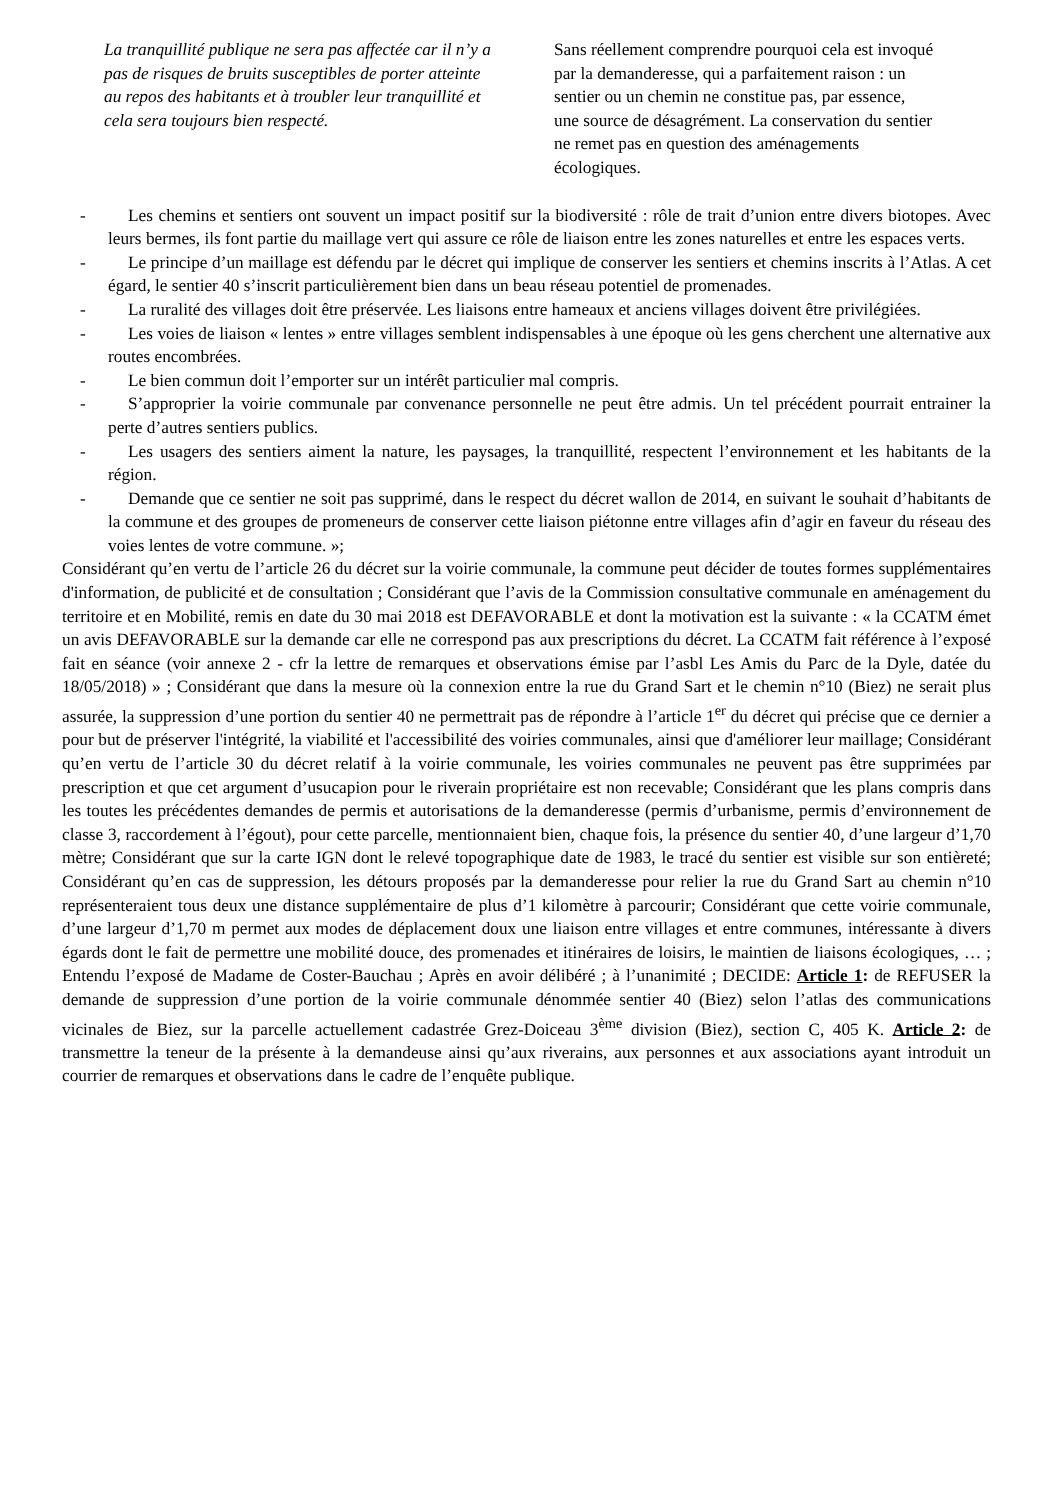La tranquillité publique ne sera pas affectée car il n’y a pas de risques de bruits susceptibles de porter atteinte au repos des habitants et à troubler leur tranquillité et cela sera toujours bien respecté.
Sans réellement comprendre pourquoi cela est invoqué par la demanderesse, qui a parfaitement raison : un sentier ou un chemin ne constitue pas, par essence, une source de désagrément. La conservation du sentier ne remet pas en question des aménagements écologiques.
- Les chemins et sentiers ont souvent un impact positif sur la biodiversité : rôle de trait d’union entre divers biotopes. Avec leurs bermes, ils font partie du maillage vert qui assure ce rôle de liaison entre les zones naturelles et entre les espaces verts.
- Le principe d’un maillage est défendu par le décret qui implique de conserver les sentiers et chemins inscrits à l’Atlas. A cet égard, le sentier 40 s’inscrit particulièrement bien dans un beau réseau potentiel de promenades.
- La ruralité des villages doit être préservée. Les liaisons entre hameaux et anciens villages doivent être privilégiées.
- Les voies de liaison « lentes » entre villages semblent indispensables à une époque où les gens cherchent une alternative aux routes encombrées.
- Le bien commun doit l’emporter sur un intérêt particulier mal compris.
- S’approprier la voirie communale par convenance personnelle ne peut être admis. Un tel précédent pourrait entrainer la perte d’autres sentiers publics.
- Les usagers des sentiers aiment la nature, les paysages, la tranquillité, respectent l’environnement et les habitants de la région.
- Demande que ce sentier ne soit pas supprimé, dans le respect du décret wallon de 2014, en suivant le souhait d’habitants de la commune et des groupes de promeneurs de conserver cette liaison piétonne entre villages afin d’agir en faveur du réseau des voies lentes de votre commune. »;
Considérant qu’en vertu de l’article 26 du décret sur la voirie communale, la commune peut décider de toutes formes supplémentaires d'information, de publicité et de consultation ; Considérant que l’avis de la Commission consultative communale en aménagement du territoire et en Mobilité, remis en date du 30 mai 2018 est DEFAVORABLE et dont la motivation est la suivante : « la CCATM émet un avis DEFAVORABLE sur la demande car elle ne correspond pas aux prescriptions du décret. La CCATM fait référence à l’exposé fait en séance (voir annexe 2 - cfr la lettre de remarques et observations émise par l’asbl Les Amis du Parc de la Dyle, datée du 18/05/2018) » ; Considérant que dans la mesure où la connexion entre la rue du Grand Sart et le chemin n°10 (Biez) ne serait plus assurée, la suppression d’une portion du sentier 40 ne permettrait pas de répondre à l’article 1<sup>er</sup> du décret qui précise que ce dernier a pour but de préserver l'intégrité, la viabilité et l'accessibilité des voiries communales, ainsi que d'améliorer leur maillage; Considérant qu’en vertu de l’article 30 du décret relatif à la voirie communale, les voiries communales ne peuvent pas être supprimées par prescription et que cet argument d’usucapion pour le riverain propriétaire est non recevable; Considérant que les plans compris dans les toutes les précédentes demandes de permis et autorisations de la demanderesse (permis d’urbanisme, permis d’environnement de classe 3, raccordement à l’égout), pour cette parcelle, mentionnaient bien, chaque fois, la présence du sentier 40, d’une largeur d’1,70 mètre; Considérant que sur la carte IGN dont le relevé topographique date de 1983, le tracé du sentier est visible sur son entièreté; Considérant qu’en cas de suppression, les détours proposés par la demanderesse pour relier la rue du Grand Sart au chemin n°10 représenteraient tous deux une distance supplémentaire de plus d’1 kilomètre à parcourir; Considérant que cette voirie communale, d’une largeur d’1,70 m permet aux modes de déplacement doux une liaison entre villages et entre communes, intéressante à divers égards dont le fait de permettre une mobilité douce, des promenades et itinéraires de loisirs, le maintien de liaisons écologiques, … ; Entendu l’exposé de Madame de Coster-Bauchau ; Après en avoir délibéré ; à l’unanimité ; DECIDE: Article 1: de REFUSER la demande de suppression d’une portion de la voirie communale dénommée sentier 40 (Biez) selon l’atlas des communications vicinales de Biez, sur la parcelle actuellement cadastrée Grez-Doiceau 3<sup>ème</sup> division (Biez), section C, 405 K. Article 2: de transmettre la teneur de la présente à la demandeuse ainsi qu’aux riverains, aux personnes et aux associations ayant introduit un courrier de remarques et observations dans le cadre de l’enquête publique.